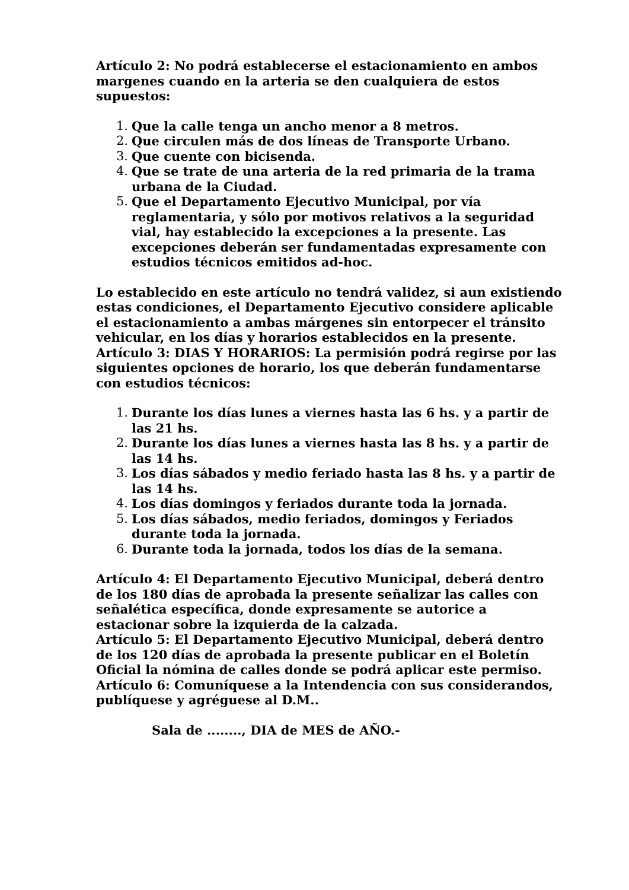Artículo 2: No podrá establecerse el estacionamiento en ambos margenes cuando en la arteria se den cualquiera de estos supuestos:
1. Que la calle tenga un ancho menor a 8 metros.
2. Que circulen más de dos líneas de Transporte Urbano.
3. Que cuente con bicisenda.
4. Que se trate de una arteria de la red primaria de la trama urbana de la Ciudad.
5. Que el Departamento Ejecutivo Municipal, por vía reglamentaria, y sólo por motivos relativos a la seguridad vial, hay establecido la excepciones a la presente. Las excepciones deberán ser fundamentadas expresamente con estudios técnicos emitidos ad-hoc.
Lo establecido en este artículo no tendrá validez, si aun existiendo estas condiciones, el Departamento Ejecutivo considere aplicable el estacionamiento a ambas márgenes sin entorpecer el tránsito vehicular, en los días y horarios establecidos en la presente.
Artículo 3: DIAS Y HORARIOS: La permisión podrá regirse por las siguientes opciones de horario, los que deberán fundamentarse con estudios técnicos:
1. Durante los días lunes a viernes hasta las 6 hs. y a partir de las 21 hs.
2. Durante los días lunes a viernes hasta las 8 hs. y a partir de las 14 hs.
3. Los días sábados y medio feriado hasta las 8 hs. y a partir de las 14 hs.
4. Los días domingos y feriados durante toda la jornada.
5. Los días sábados, medio feriados, domingos y Feriados durante toda la jornada.
6. Durante toda la jornada, todos los días de la semana.
Artículo 4: El Departamento Ejecutivo Municipal, deberá dentro de los 180 días de aprobada la presente señalizar las calles con señalética específica, donde expresamente se autorice a estacionar sobre la izquierda de la calzada.
Artículo 5: El Departamento Ejecutivo Municipal, deberá dentro de los 120 días de aprobada la presente publicar en el Boletín Oficial la nómina de calles donde se podrá aplicar este permiso.
Artículo 6: Comuníquese a la Intendencia con sus considerandos, publíquese y agréguese al D.M..
Sala de ........, DIA de MES de AÑO.-